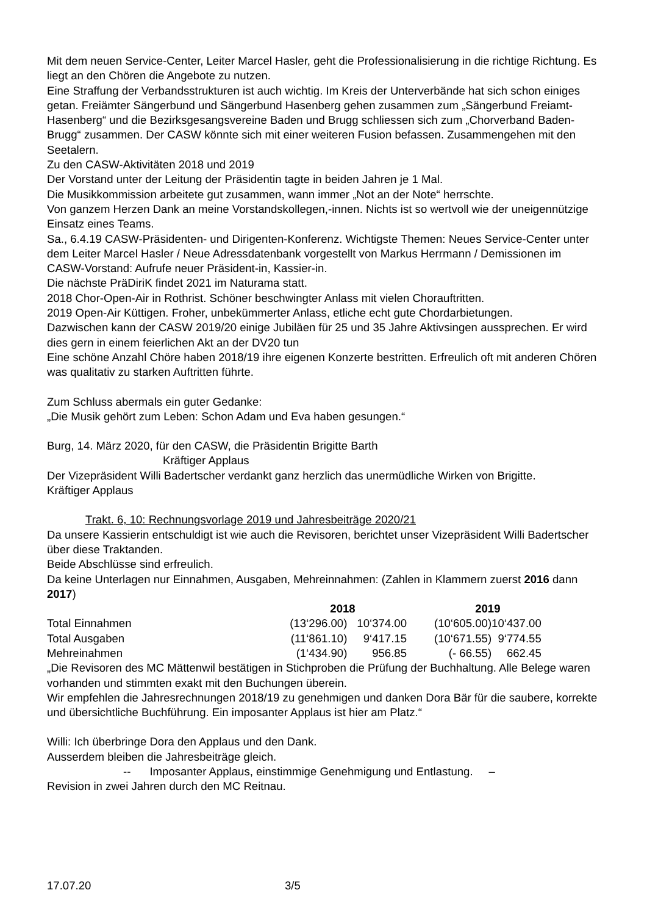Mit dem neuen Service-Center, Leiter Marcel Hasler, geht die Professionalisierung in die richtige Richtung. Es liegt an den Chören die Angebote zu nutzen.
Eine Straffung der Verbandsstrukturen ist auch wichtig. Im Kreis der Unterverbände hat sich schon einiges getan. Freiämter Sängerbund und Sängerbund Hasenberg gehen zusammen zum „Sängerbund Freiamt-Hasenberg“ und die Bezirksgesangsvereine Baden und Brugg schliessen sich zum „Chorverband Baden-Brugg“ zusammen. Der CASW könnte sich mit einer weiteren Fusion befassen. Zusammengehen mit den Seetalern.
Zu den CASW-Aktivitäten 2018 und 2019
Der Vorstand unter der Leitung der Präsidentin tagte in beiden Jahren je 1 Mal.
Die Musikkommission arbeitete gut zusammen, wann immer „Not an der Note“ herrschte.
Von ganzem Herzen Dank an meine Vorstandskollegen,-innen. Nichts ist so wertvoll wie der uneigennützige Einsatz eines Teams.
Sa., 6.4.19 CASW-Präsidenten- und Dirigenten-Konferenz. Wichtigste Themen: Neues Service-Center unter dem Leiter Marcel Hasler / Neue Adressdatenbank vorgestellt von Markus Herrmann / Demissionen im CASW-Vorstand: Aufrufe neuer Präsident-in, Kassier-in.
Die nächste PräDiriK findet 2021 im Naturama statt.
2018 Chor-Open-Air in Rothrist. Schöner beschwingter Anlass mit vielen Chorauftritten.
2019 Open-Air Küttigen. Froher, unbekümmerter Anlass, etliche echt gute Chordarbietungen.
Dazwischen kann der CASW 2019/20 einige Jubiläen für 25 und 35 Jahre Aktivsingen aussprechen. Er wird dies gern in einem feierlichen Akt an der DV20 tun
Eine schöne Anzahl Chöre haben 2018/19 ihre eigenen Konzerte bestritten. Erfreulich oft mit anderen Chören was qualitativ zu starken Auftritten führte.
Zum Schluss abermals ein guter Gedanke:
„Die Musik gehört zum Leben: Schon Adam und Eva haben gesungen.“
Burg, 14. März 2020, für den CASW, die Präsidentin Brigitte Barth
Kräftiger Applaus
Der Vizepräsident Willi Badertscher verdankt ganz herzlich das unermüdliche Wirken von Brigitte. Kräftiger Applaus
Trakt. 6, 10: Rechnungsvorlage 2019 und Jahresbeiträge 2020/21
Da unsere Kassierin entschuldigt ist wie auch die Revisoren, berichtet unser Vizepräsident Willi Badertscher über diese Traktanden.
Beide Abschlüsse sind erfreulich.
Da keine Unterlagen nur Einnahmen, Ausgaben, Mehreinnahmen: (Zahlen in Klammern zuerst 2016 dann 2017)
| | 2018 | | | 2019 | |
| Total Einnahmen | (13‘296.00) | 10‘374.00 | | (10‘605.00) | 10‘437.00 |
| Total Ausgaben | (11‘861.10) | 9‘417.15 | | (10‘671.55) | 9‘774.55 |
| Mehreinahmen | (1‘434.90) | 956.85 | | (- 66.55) | 662.45 |
„Die Revisoren des MC Mättenwil bestätigen in Stichproben die Prüfung der Buchhaltung. Alle Belege waren vorhanden und stimmten exakt mit den Buchungen überein.
Wir empfehlen die Jahresrechnungen 2018/19 zu genehmigen und danken Dora Bär für die saubere, korrekte und übersichtliche Buchführung. Ein imposanter Applaus ist hier am Platz.“
Willi: Ich überbringe Dora den Applaus und den Dank.
Ausserdem bleiben die Jahresbeiträge gleich.
-- Imposanter Applaus, einstimmige Genehmigung und Entlastung. –
Revision in zwei Jahren durch den MC Reitnau.
17.07.20 3/5